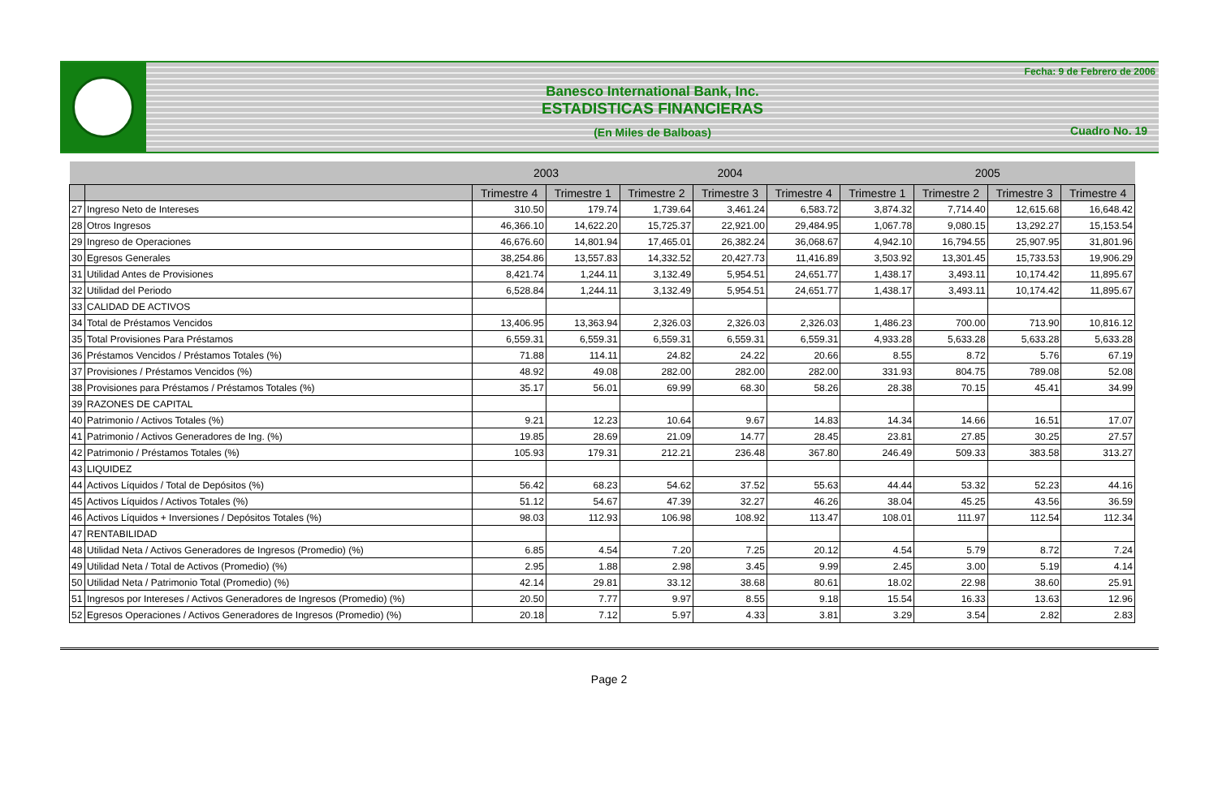Fecha: 9 de Febrero de 2006
Banesco International Bank, Inc.
ESTADISTICAS FINANCIERAS
(En Miles de Balboas)
Cuadro No. 19
| | | 2003 | | 2004 | | | 2005 | | | |
| --- | --- | --- | --- | --- | --- | --- | --- | --- | --- | --- |
| | | Trimestre 4 | Trimestre 1 | Trimestre 2 | Trimestre 3 | Trimestre 4 | Trimestre 1 | Trimestre 2 | Trimestre 3 | Trimestre 4 |
| 27 | Ingreso Neto de Intereses | 310.50 | 179.74 | 1,739.64 | 3,461.24 | 6,583.72 | 3,874.32 | 7,714.40 | 12,615.68 | 16,648.42 |
| 28 | Otros Ingresos | 46,366.10 | 14,622.20 | 15,725.37 | 22,921.00 | 29,484.95 | 1,067.78 | 9,080.15 | 13,292.27 | 15,153.54 |
| 29 | Ingreso de Operaciones | 46,676.60 | 14,801.94 | 17,465.01 | 26,382.24 | 36,068.67 | 4,942.10 | 16,794.55 | 25,907.95 | 31,801.96 |
| 30 | Egresos Generales | 38,254.86 | 13,557.83 | 14,332.52 | 20,427.73 | 11,416.89 | 3,503.92 | 13,301.45 | 15,733.53 | 19,906.29 |
| 31 | Utilidad Antes de Provisiones | 8,421.74 | 1,244.11 | 3,132.49 | 5,954.51 | 24,651.77 | 1,438.17 | 3,493.11 | 10,174.42 | 11,895.67 |
| 32 | Utilidad del Periodo | 6,528.84 | 1,244.11 | 3,132.49 | 5,954.51 | 24,651.77 | 1,438.17 | 3,493.11 | 10,174.42 | 11,895.67 |
| 33 | CALIDAD DE ACTIVOS | | | | | | | | | |
| 34 | Total de Préstamos Vencidos | 13,406.95 | 13,363.94 | 2,326.03 | 2,326.03 | 2,326.03 | 1,486.23 | 700.00 | 713.90 | 10,816.12 |
| 35 | Total Provisiones Para Préstamos | 6,559.31 | 6,559.31 | 6,559.31 | 6,559.31 | 6,559.31 | 4,933.28 | 5,633.28 | 5,633.28 | 5,633.28 |
| 36 | Préstamos Vencidos / Préstamos Totales (%) | 71.88 | 114.11 | 24.82 | 24.22 | 20.66 | 8.55 | 8.72 | 5.76 | 67.19 |
| 37 | Provisiones / Préstamos Vencidos (%) | 48.92 | 49.08 | 282.00 | 282.00 | 282.00 | 331.93 | 804.75 | 789.08 | 52.08 |
| 38 | Provisiones para Préstamos / Préstamos Totales (%) | 35.17 | 56.01 | 69.99 | 68.30 | 58.26 | 28.38 | 70.15 | 45.41 | 34.99 |
| 39 | RAZONES DE CAPITAL | | | | | | | | | |
| 40 | Patrimonio / Activos Totales (%) | 9.21 | 12.23 | 10.64 | 9.67 | 14.83 | 14.34 | 14.66 | 16.51 | 17.07 |
| 41 | Patrimonio / Activos Generadores de Ing. (%) | 19.85 | 28.69 | 21.09 | 14.77 | 28.45 | 23.81 | 27.85 | 30.25 | 27.57 |
| 42 | Patrimonio / Préstamos Totales (%) | 105.93 | 179.31 | 212.21 | 236.48 | 367.80 | 246.49 | 509.33 | 383.58 | 313.27 |
| 43 | LIQUIDEZ | | | | | | | | | |
| 44 | Activos Líquidos / Total de Depósitos (%) | 56.42 | 68.23 | 54.62 | 37.52 | 55.63 | 44.44 | 53.32 | 52.23 | 44.16 |
| 45 | Activos Líquidos / Activos Totales (%) | 51.12 | 54.67 | 47.39 | 32.27 | 46.26 | 38.04 | 45.25 | 43.56 | 36.59 |
| 46 | Activos Líquidos + Inversiones / Depósitos Totales (%) | 98.03 | 112.93 | 106.98 | 108.92 | 113.47 | 108.01 | 111.97 | 112.54 | 112.34 |
| 47 | RENTABILIDAD | | | | | | | | | |
| 48 | Utilidad Neta / Activos Generadores de Ingresos (Promedio) (%) | 6.85 | 4.54 | 7.20 | 7.25 | 20.12 | 4.54 | 5.79 | 8.72 | 7.24 |
| 49 | Utilidad Neta / Total de Activos (Promedio) (%) | 2.95 | 1.88 | 2.98 | 3.45 | 9.99 | 2.45 | 3.00 | 5.19 | 4.14 |
| 50 | Utilidad Neta / Patrimonio Total (Promedio) (%) | 42.14 | 29.81 | 33.12 | 38.68 | 80.61 | 18.02 | 22.98 | 38.60 | 25.91 |
| 51 | Ingresos por Intereses / Activos Generadores de Ingresos (Promedio) (%) | 20.50 | 7.77 | 9.97 | 8.55 | 9.18 | 15.54 | 16.33 | 13.63 | 12.96 |
| 52 | Egresos Operaciones / Activos Generadores de Ingresos (Promedio) (%) | 20.18 | 7.12 | 5.97 | 4.33 | 3.81 | 3.29 | 3.54 | 2.82 | 2.83 |
Page 2